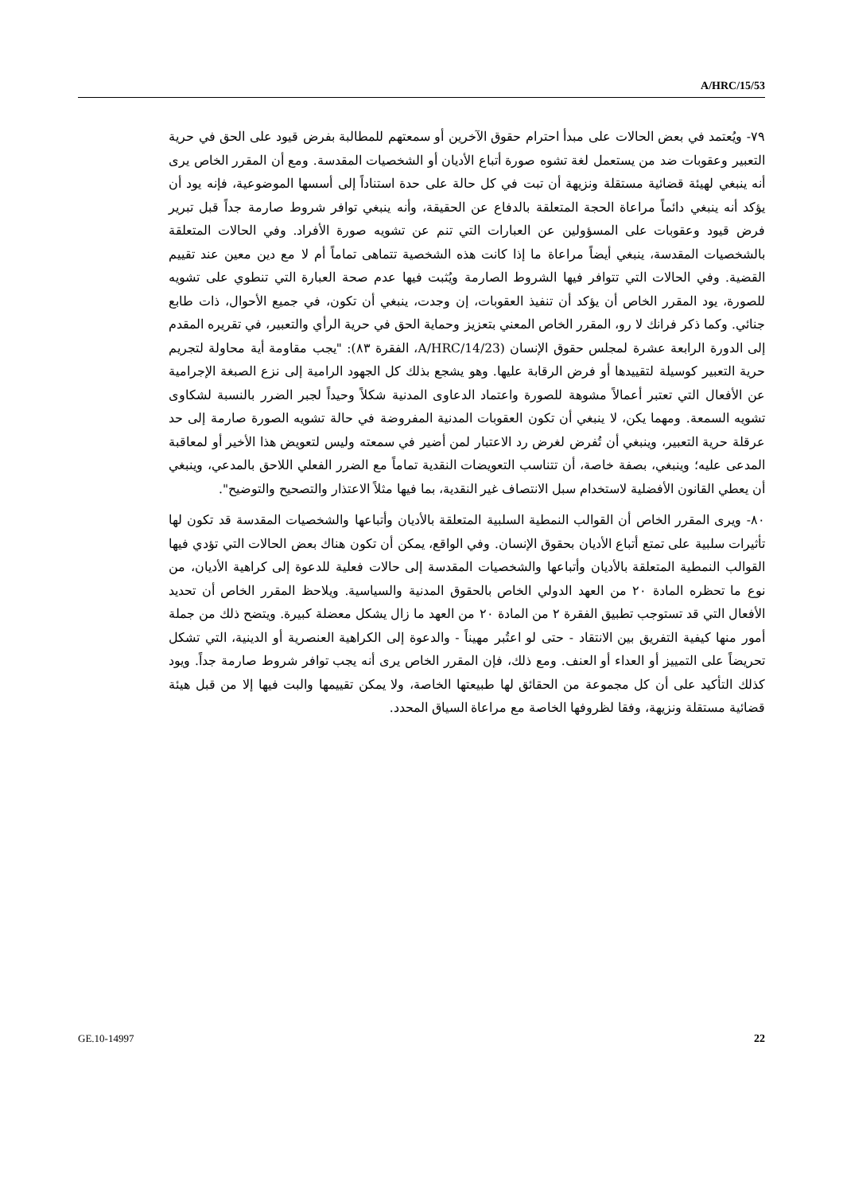A/HRC/15/53
٧٩- ويُعتمد في بعض الحالات على مبدأ احترام حقوق الآخرين أو سمعتهم للمطالبة بفرض قيود على الحق في حرية التعبير وعقوبات ضد من يستعمل لغة تشوه صورة أتباع الأديان أو الشخصيات المقدسة. ومع أن المقرر الخاص يرى أنه ينبغي لهيئة قضائية مستقلة ونزيهة أن تبت في كل حالة على حدة استناداً إلى أسسها الموضوعية، فإنه يود أن يؤكد أنه ينبغي دائماً مراعاة الحجة المتعلقة بالدفاع عن الحقيقة، وأنه ينبغي توافر شروط صارمة جداً قبل تبرير فرض قيود وعقوبات على المسؤولين عن العبارات التي تنم عن تشويه صورة الأفراد. وفي الحالات المتعلقة بالشخصيات المقدسة، ينبغي أيضاً مراعاة ما إذا كانت هذه الشخصية تتماهى تماماً أم لا مع دين معين عند تقييم القضية. وفي الحالات التي تتوافر فيها الشروط الصارمة ويُثبت فيها عدم صحة العبارة التي تنطوي على تشويه للصورة، يود المقرر الخاص أن يؤكد أن تنفيذ العقوبات، إن وجدت، ينبغي أن تكون، في جميع الأحوال، ذات طابع جنائي. وكما ذكر فرانك لا رو، المقرر الخاص المعني بتعزيز وحماية الحق في حرية الرأي والتعبير، في تقريره المقدم إلى الدورة الرابعة عشرة لمجلس حقوق الإنسان (A/HRC/14/23، الفقرة ٨٣): "يجب مقاومة أية محاولة لتجريم حرية التعبير كوسيلة لتقييدها أو فرض الرقابة عليها. وهو يشجع بذلك كل الجهود الرامية إلى نزع الصبغة الإجرامية عن الأفعال التي تعتبر أعمالاً مشوهة للصورة واعتماد الدعاوى المدنية شكلاً وحيداً لجبر الضرر بالنسبة لشكاوى تشويه السمعة. ومهما يكن، لا ينبغي أن تكون العقوبات المدنية المفروضة في حالة تشويه الصورة صارمة إلى حد عرقلة حرية التعبير، وينبغي أن تُفرض لغرض رد الاعتبار لمن أضير في سمعته وليس لتعويض هذا الأخير أو لمعاقبة المدعى عليه؛ وينبغي، بصفة خاصة، أن تتناسب التعويضات النقدية تماماً مع الضرر الفعلي اللاحق بالمدعي، وينبغي أن يعطي القانون الأفضلية لاستخدام سبل الانتصاف غير النقدية، بما فيها مثلاً الاعتذار والتصحيح والتوضيح".
٨٠- ويرى المقرر الخاص أن القوالب النمطية السلبية المتعلقة بالأديان وأتباعها والشخصيات المقدسة قد تكون لها تأثيرات سلبية على تمتع أتباع الأديان بحقوق الإنسان. وفي الواقع، يمكن أن تكون هناك بعض الحالات التي تؤدي فيها القوالب النمطية المتعلقة بالأديان وأتباعها والشخصيات المقدسة إلى حالات فعلية للدعوة إلى كراهية الأديان، من نوع ما تحظره المادة ٢٠ من العهد الدولي الخاص بالحقوق المدنية والسياسية. ويلاحظ المقرر الخاص أن تحديد الأفعال التي قد تستوجب تطبيق الفقرة ٢ من المادة ٢٠ من العهد ما زال يشكل معضلة كبيرة. ويتضح ذلك من جملة أمور منها كيفية التفريق بين الانتقاد - حتى لو اعتُبر مهيناً - والدعوة إلى الكراهية العنصرية أو الدينية، التي تشكل تحريضاً على التمييز أو العداء أو العنف. ومع ذلك، فإن المقرر الخاص يرى أنه يجب توافر شروط صارمة جداً. ويود كذلك التأكيد على أن كل مجموعة من الحقائق لها طبيعتها الخاصة، ولا يمكن تقييمها والبت فيها إلا من قبل هيئة قضائية مستقلة ونزيهة، وفقا لظروفها الخاصة مع مراعاة السياق المحدد.
GE.10-14997 22